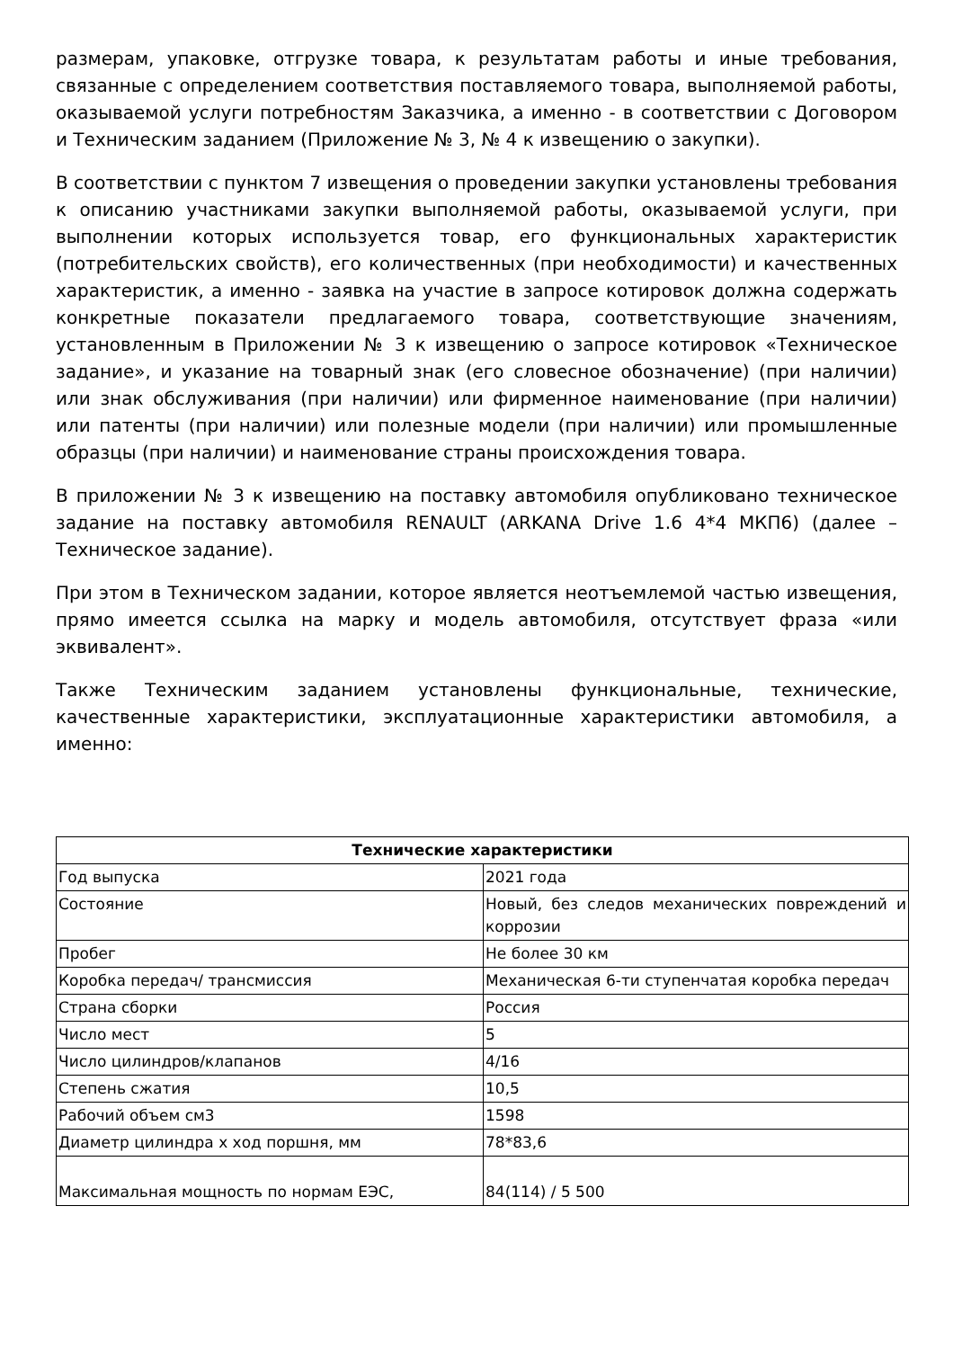размерам, упаковке, отгрузке товара, к результатам работы и иные требования, связанные с определением соответствия поставляемого товара, выполняемой работы, оказываемой услуги потребностям Заказчика, а именно - в соответствии с Договором и Техническим заданием (Приложение № 3, № 4 к извещению о закупки).
В соответствии с пунктом 7 извещения о проведении закупки установлены требования к описанию участниками закупки выполняемой работы, оказываемой услуги, при выполнении которых используется товар, его функциональных характеристик (потребительских свойств), его количественных (при необходимости) и качественных характеристик, а именно - заявка на участие в запросе котировок должна содержать конкретные показатели предлагаемого товара, соответствующие значениям, установленным в Приложении № 3 к извещению о запросе котировок «Техническое задание», и указание на товарный знак (его словесное обозначение) (при наличии) или знак обслуживания (при наличии) или фирменное наименование (при наличии) или патенты (при наличии) или полезные модели (при наличии) или промышленные образцы (при наличии) и наименование страны происхождения товара.
В приложении № 3 к извещению на поставку автомобиля опубликовано техническое задание на поставку автомобиля RENAULT (ARKANA Drive 1.6 4*4 МКП6) (далее – Техническое задание).
При этом в Техническом задании, которое является неотъемлемой частью извещения, прямо имеется ссылка на марку и модель автомобиля, отсутствует фраза «или эквивалент».
Также Техническим заданием установлены функциональные, технические, качественные характеристики, эксплуатационные характеристики автомобиля, а именно:
| Технические характеристики | |
| --- | --- |
| Год выпуска | 2021 года |
| Состояние | Новый, без следов механических повреждений и коррозии |
| Пробег | Не более 30 км |
| Коробка передач/ трансмиссия | Механическая 6-ти ступенчатая коробка передач |
| Страна сборки | Россия |
| Число мест | 5 |
| Число цилиндров/клапанов | 4/16 |
| Степень сжатия | 10,5 |
| Рабочий объем см3 | 1598 |
| Диаметр цилиндра х ход поршня, мм | 78*83,6 |
| Максимальная мощность по нормам ЕЭС, | 84(114) / 5 500 |